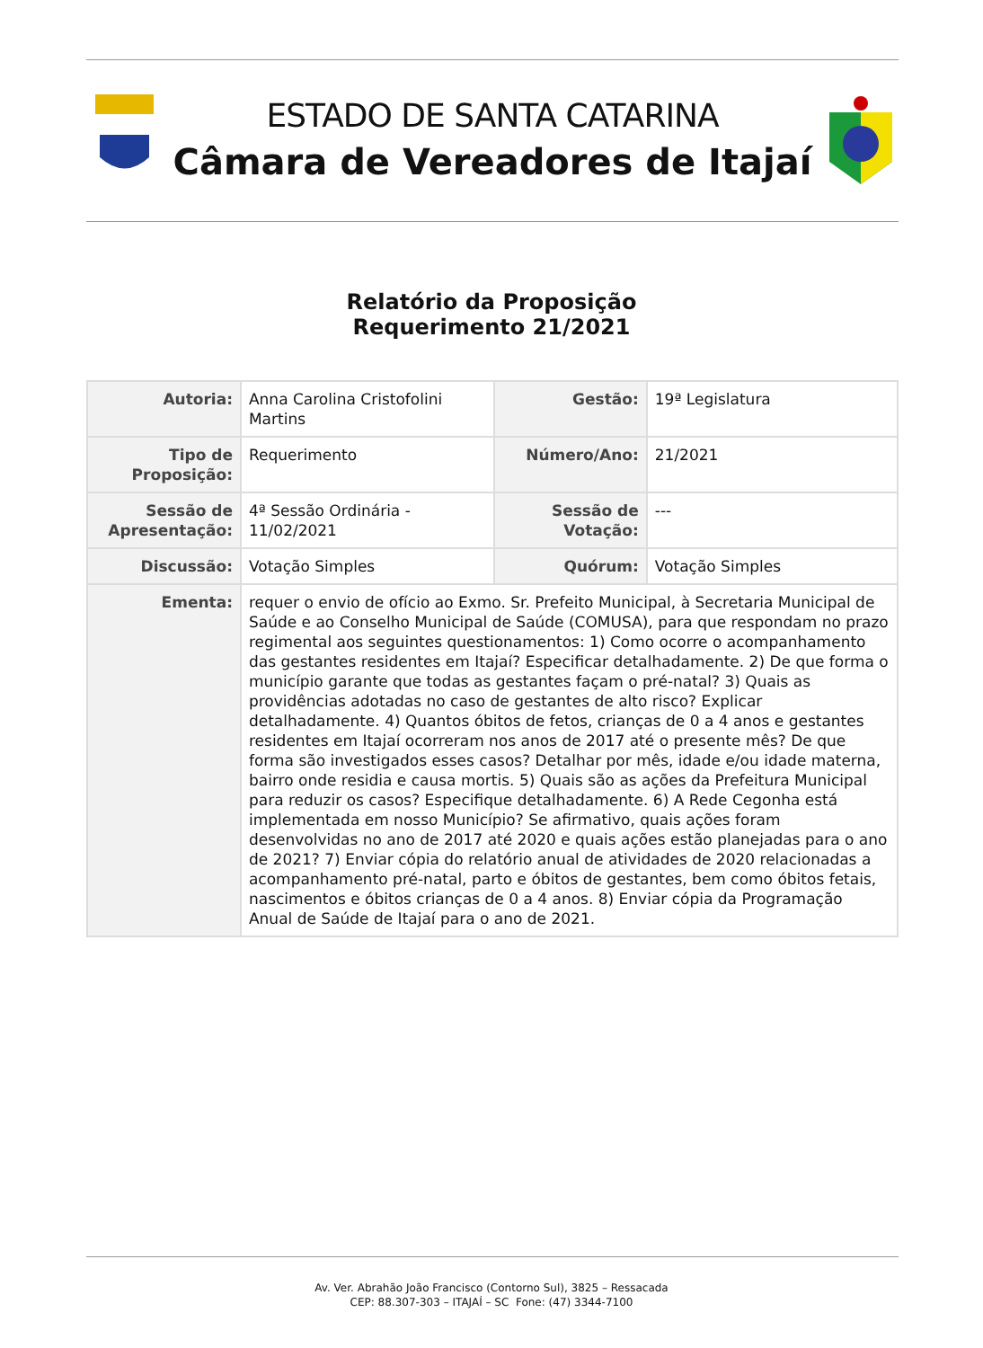ESTADO DE SANTA CATARINA
Câmara de Vereadores de Itajaí
Relatório da Proposição
Requerimento 21/2021
| Autoria: | Anna Carolina Cristofolini Martins | Gestão: | 19ª Legislatura |
| Tipo de Proposição: | Requerimento | Número/Ano: | 21/2021 |
| Sessão de Apresentação: | 4ª Sessão Ordinária - 11/02/2021 | Sessão de Votação: | --- |
| Discussão: | Votação Simples | Quórum: | Votação Simples |
| Ementa: | requer o envio de ofício ao Exmo. Sr. Prefeito Municipal, à Secretaria Municipal de Saúde e ao Conselho Municipal de Saúde (COMUSA), para que respondam no prazo regimental aos seguintes questionamentos: 1) Como ocorre o acompanhamento das gestantes residentes em Itajaí? Especificar detalhadamente. 2) De que forma o município garante que todas as gestantes façam o pré-natal? 3) Quais as providências adotadas no caso de gestantes de alto risco? Explicar detalhadamente. 4) Quantos óbitos de fetos, crianças de 0 a 4 anos e gestantes residentes em Itajaí ocorreram nos anos de 2017 até o presente mês? De que forma são investigados esses casos? Detalhar por mês, idade e/ou idade materna, bairro onde residia e causa mortis. 5) Quais são as ações da Prefeitura Municipal para reduzir os casos? Especifique detalhadamente. 6) A Rede Cegonha está implementada em nosso Município? Se afirmativo, quais ações foram desenvolvidas no ano de 2017 até 2020 e quais ações estão planejadas para o ano de 2021? 7) Enviar cópia do relatório anual de atividades de 2020 relacionadas a acompanhamento pré-natal, parto e óbitos de gestantes, bem como óbitos fetais, nascimentos e óbitos crianças de 0 a 4 anos. 8) Enviar cópia da Programação Anual de Saúde de Itajaí para o ano de 2021. | | |
Av. Ver. Abrahão João Francisco (Contorno Sul), 3825 – Ressacada
CEP: 88.307-303 – ITAJAÍ – SC Fone: (47) 3344-7100